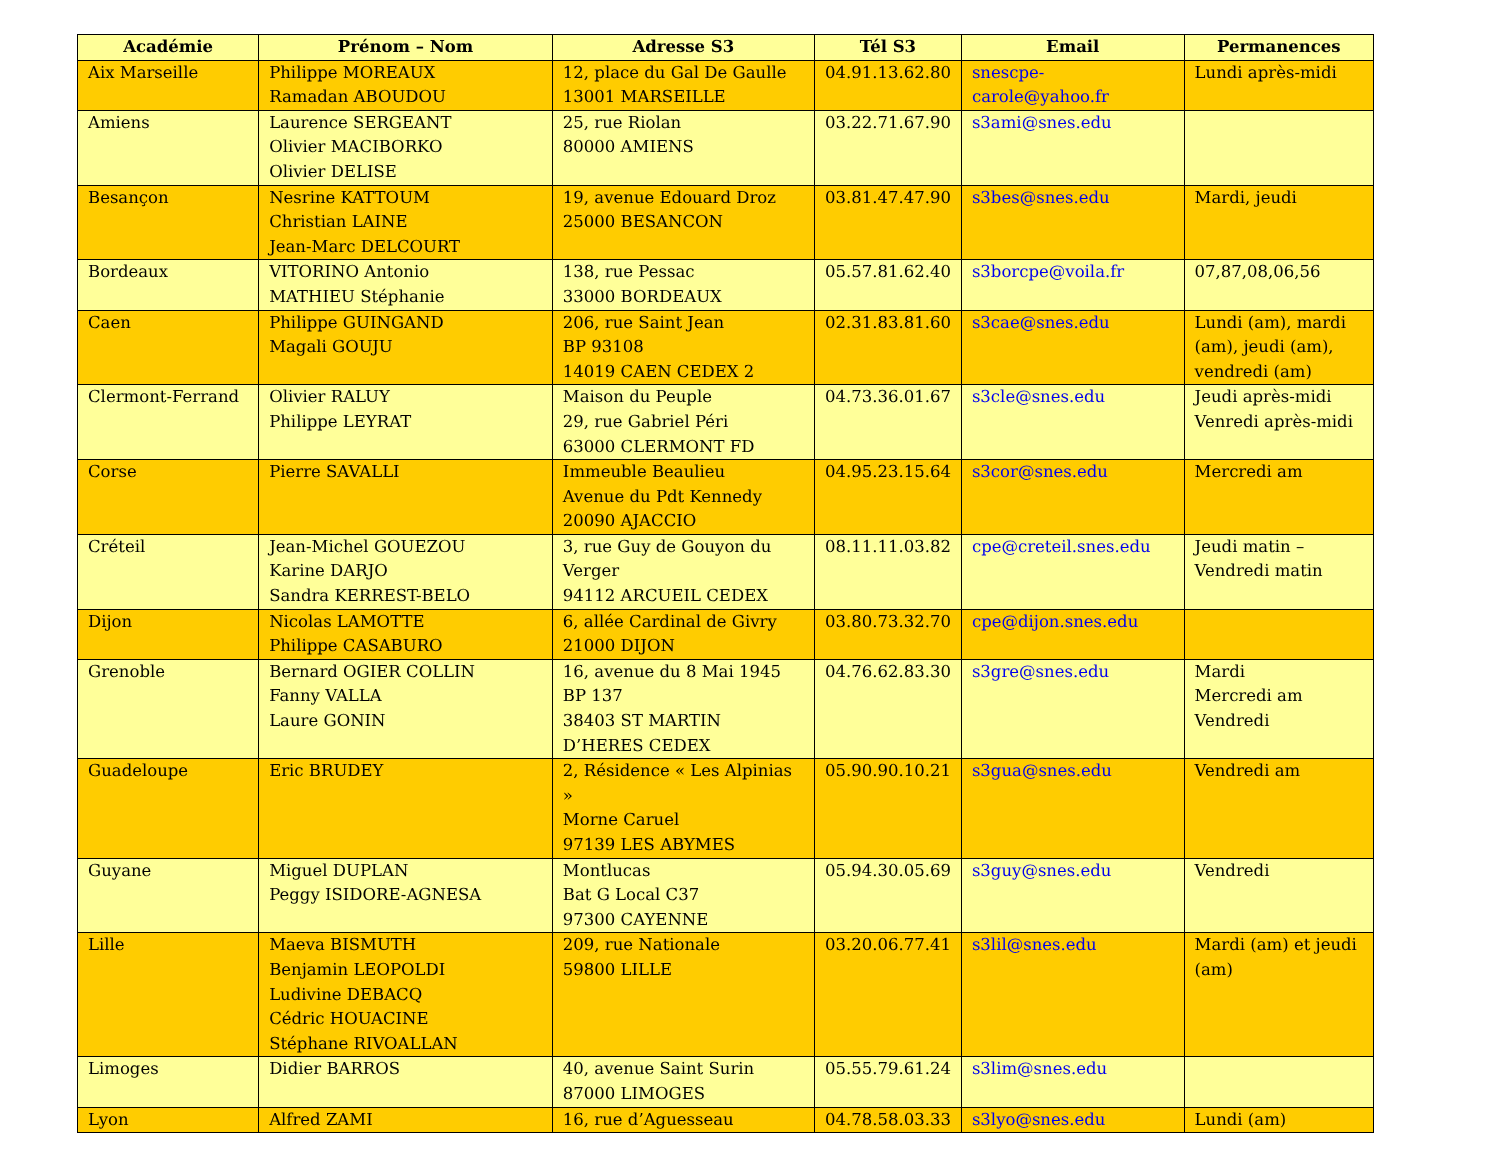| Académie | Prénom – Nom | Adresse S3 | Tél S3 | Email | Permanences |
| --- | --- | --- | --- | --- | --- |
| Aix Marseille | Philippe MOREAUX Ramadan ABOUDOU | 12, place du Gal De Gaulle 13001 MARSEILLE | 04.91.13.62.80 | snescpe-carole@yahoo.fr | Lundi après-midi |
| Amiens | Laurence SERGEANT Olivier MACIBORKO Olivier DELISE | 25, rue Riolan 80000 AMIENS | 03.22.71.67.90 | s3ami@snes.edu | |
| Besançon | Nesrine KATTOUM Christian LAINE Jean-Marc DELCOURT | 19, avenue Edouard Droz 25000 BESANCON | 03.81.47.47.90 | s3bes@snes.edu | Mardi, jeudi |
| Bordeaux | VITORINO Antonio MATHIEU Stéphanie | 138, rue Pessac 33000 BORDEAUX | 05.57.81.62.40 | s3borcpe@voila.fr | 07,87,08,06,56 |
| Caen | Philippe GUINGAND Magali GOUJU | 206, rue Saint Jean BP 93108 14019 CAEN CEDEX 2 | 02.31.83.81.60 | s3cae@snes.edu | Lundi (am), mardi (am), jeudi (am), vendredi (am) |
| Clermont-Ferrand | Olivier RALUY Philippe LEYRAT | Maison du Peuple 29, rue Gabriel Péri 63000 CLERMONT FD | 04.73.36.01.67 | s3cle@snes.edu | Jeudi après-midi Venredi après-midi |
| Corse | Pierre SAVALLI | Immeuble Beaulieu Avenue du Pdt Kennedy 20090 AJACCIO | 04.95.23.15.64 | s3cor@snes.edu | Mercredi am |
| Créteil | Jean-Michel GOUEZOU Karine DARJO Sandra KERREST-BELO | 3, rue Guy de Gouyon du Verger 94112 ARCUEIL CEDEX | 08.11.11.03.82 | cpe@creteil.snes.edu | Jeudi matin – Vendredi matin |
| Dijon | Nicolas LAMOTTE Philippe CASABURO | 6, allée Cardinal de Givry 21000 DIJON | 03.80.73.32.70 | cpe@dijon.snes.edu | |
| Grenoble | Bernard OGIER COLLIN Fanny VALLA Laure GONIN | 16, avenue du 8 Mai 1945 BP 137 38403 ST MARTIN D’HERES CEDEX | 04.76.62.83.30 | s3gre@snes.edu | Mardi Mercredi am Vendredi |
| Guadeloupe | Eric BRUDEY | 2, Résidence « Les Alpinias » Morne Caruel 97139 LES ABYMES | 05.90.90.10.21 | s3gua@snes.edu | Vendredi am |
| Guyane | Miguel DUPLAN Peggy ISIDORE-AGNESA | Montlucas Bat G Local C37 97300 CAYENNE | 05.94.30.05.69 | s3guy@snes.edu | Vendredi |
| Lille | Maeva BISMUTH Benjamin LEOPOLDI Ludivine DEBACQ Cédric HOUACINE Stéphane RIVOALLAN | 209, rue Nationale 59800 LILLE | 03.20.06.77.41 | s3lil@snes.edu | Mardi (am) et jeudi (am) |
| Limoges | Didier BARROS | 40, avenue Saint Surin 87000 LIMOGES | 05.55.79.61.24 | s3lim@snes.edu | |
| Lyon | Alfred ZAMI | 16, rue d’Aguesseau | 04.78.58.03.33 | s3lyo@snes.edu | Lundi (am) |